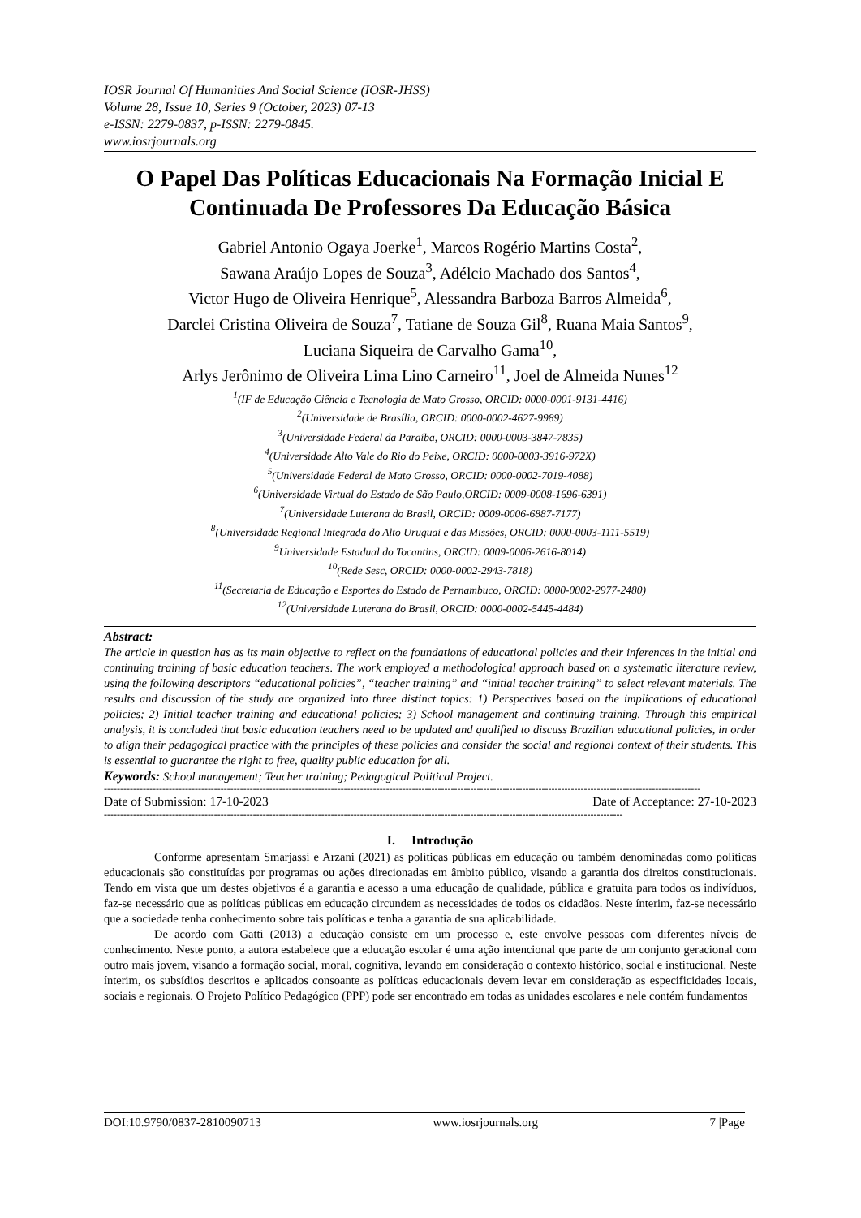IOSR Journal Of Humanities And Social Science (IOSR-JHSS)
Volume 28, Issue 10, Series 9 (October, 2023) 07-13
e-ISSN: 2279-0837, p-ISSN: 2279-0845.
www.iosrjournals.org
O Papel Das Políticas Educacionais Na Formação Inicial E Continuada De Professores Da Educação Básica
Gabriel Antonio Ogaya Joerke<sup>1</sup>, Marcos Rogério Martins Costa<sup>2</sup>,
Sawana Araújo Lopes de Souza<sup>3</sup>, Adélcio Machado dos Santos<sup>4</sup>,
Victor Hugo de Oliveira Henrique<sup>5</sup>, Alessandra Barboza Barros Almeida<sup>6</sup>,
Darclei Cristina Oliveira de Souza<sup>7</sup>, Tatiane de Souza Gil<sup>8</sup>, Ruana Maia Santos<sup>9</sup>,
Luciana Siqueira de Carvalho Gama<sup>10</sup>,
Arlys Jerônimo de Oliveira Lima Lino Carneiro<sup>11</sup>, Joel de Almeida Nunes<sup>12</sup>
<sup>1</sup> (IF de Educação Ciência e Tecnologia de Mato Grosso, ORCID: 0000-0001-9131-4416)
<sup>2</sup> (Universidade de Brasília, ORCID: 0000-0002-4627-9989)
<sup>3</sup> (Universidade Federal da Paraíba, ORCID: 0000-0003-3847-7835)
<sup>4</sup> (Universidade Alto Vale do Rio do Peixe, ORCID: 0000-0003-3916-972X)
<sup>5</sup> (Universidade Federal de Mato Grosso, ORCID: 0000-0002-7019-4088)
<sup>6</sup> (Universidade Virtual do Estado de São Paulo,ORCID: 0009-0008-1696-6391)
<sup>7</sup> (Universidade Luterana do Brasil, ORCID: 0009-0006-6887-7177)
<sup>8</sup> (Universidade Regional Integrada do Alto Uruguai e das Missões, ORCID: 0000-0003-1111-5519)
<sup>9</sup> Universidade Estadual do Tocantins, ORCID: 0009-0006-2616-8014)
<sup>10</sup> (Rede Sesc, ORCID: 0000-0002-2943-7818)
<sup>11</sup> (Secretaria de Educação e Esportes do Estado de Pernambuco, ORCID: 0000-0002-2977-2480)
<sup>12</sup> (Universidade Luterana do Brasil, ORCID: 0000-0002-5445-4484)
Abstract:
The article in question has as its main objective to reflect on the foundations of educational policies and their inferences in the initial and continuing training of basic education teachers. The work employed a methodological approach based on a systematic literature review, using the following descriptors “educational policies”, “teacher training” and “initial teacher training” to select relevant materials. The results and discussion of the study are organized into three distinct topics: 1) Perspectives based on the implications of educational policies; 2) Initial teacher training and educational policies; 3) School management and continuing training. Through this empirical analysis, it is concluded that basic education teachers need to be updated and qualified to discuss Brazilian educational policies, in order to align their pedagogical practice with the principles of these policies and consider the social and regional context of their students. This is essential to guarantee the right to free, quality public education for all.
Keywords: School management; Teacher training; Pedagogical Political Project.
----------------------------------------------------------------------------------------------------------------------------------------------------------------------------------------
Date of Submission: 17-10-2023 Date of Acceptance: 27-10-2023
----------------------------------------------------------------------------------------------------------------------------------------------------------------
I. Introdução
Conforme apresentam Smarjassi e Arzani (2021) as políticas públicas em educação ou também denominadas como políticas educacionais são constituídas por programas ou ações direcionadas em âmbito público, visando a garantia dos direitos constitucionais. Tendo em vista que um destes objetivos é a garantia e acesso a uma educação de qualidade, pública e gratuita para todos os indivíduos, faz-se necessário que as políticas públicas em educação circundem as necessidades de todos os cidadãos. Neste ínterim, faz-se necessário que a sociedade tenha conhecimento sobre tais políticas e tenha a garantia de sua aplicabilidade.
De acordo com Gatti (2013) a educação consiste em um processo e, este envolve pessoas com diferentes níveis de conhecimento. Neste ponto, a autora estabelece que a educação escolar é uma ação intencional que parte de um conjunto geracional com outro mais jovem, visando a formação social, moral, cognitiva, levando em consideração o contexto histórico, social e institucional. Neste ínterim, os subsídios descritos e aplicados consoante as políticas educacionais devem levar em consideração as especificidades locais, sociais e regionais. O Projeto Político Pedagógico (PPP) pode ser encontrado em todas as unidades escolares e nele contém fundamentos
DOI:10.9790/0837-2810090713 www.iosrjournals.org 7 |Page